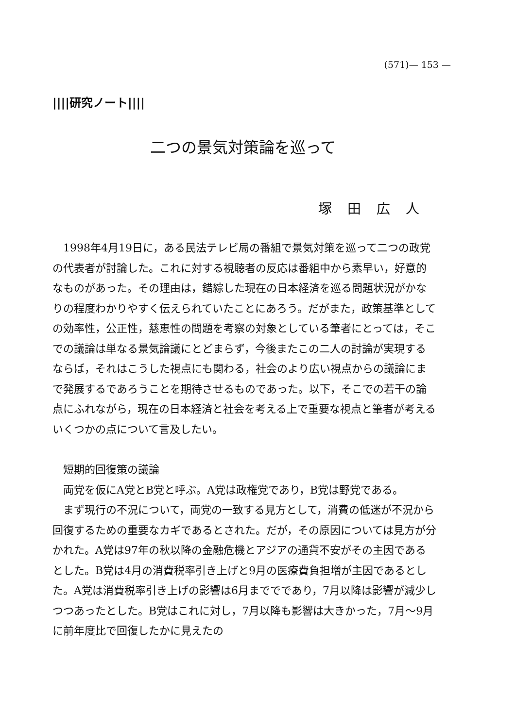(571)— 153 —
||||研究ノート||||
二つの景気対策論を巡って
塚田広人
1998年4月19日に，ある民法テレビ局の番組で景気対策を巡って二つの政党の代表者が討論した。これに対する視聴者の反応は番組中から素早い，好意的なものがあった。その理由は，錯綜した現在の日本経済を巡る問題状況がかなりの程度わかりやすく伝えられていたことにあろう。だがまた，政策基準としての効率性，公正性，慈恵性の問題を考察の対象としている筆者にとっては，そこでの議論は単なる景気論議にとどまらず，今後またこの二人の討論が実現するならば，それはこうした視点にも関わる，社会のより広い視点からの議論にまで発展するであろうことを期待させるものであった。以下，そこでの若干の論点にふれながら，現在の日本経済と社会を考える上で重要な視点と筆者が考えるいくつかの点について言及したい。
短期的回復策の議論
両党を仮にA党とB党と呼ぶ。A党は政権党であり，B党は野党である。
まず現行の不況について，両党の一致する見方として，消費の低迷が不況から回復するための重要なカギであるとされた。だが，その原因については見方が分かれた。A党は97年の秋以降の金融危機とアジアの通貨不安がその主因であるとした。B党は4月の消費税率引き上げと9月の医療費負担増が主因であるとした。A党は消費税率引き上げの影響は6月まででであり，7月以降は影響が減少しつつあったとした。B党はこれに対し，7月以降も影響は大きかった，7月～9月に前年度比で回復したかに見えたの